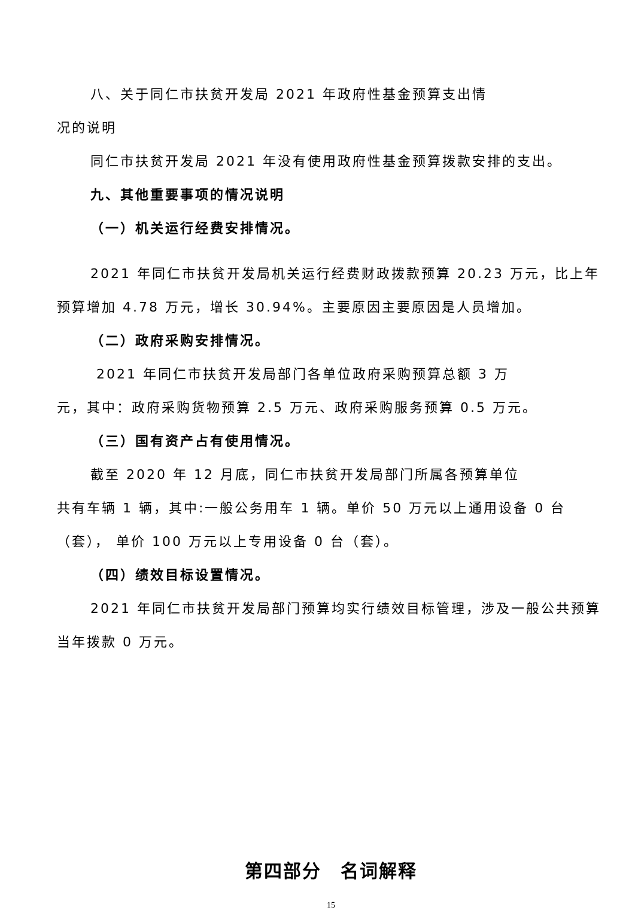八、关于同仁市扶贫开发局 2021 年政府性基金预算支出情
况的说明
同仁市扶贫开发局 2021 年没有使用政府性基金预算拨款安排的支出。
九、其他重要事项的情况说明
（一）机关运行经费安排情况。
2021 年同仁市扶贫开发局机关运行经费财政拨款预算 20.23 万元，比上年预算增加 4.78 万元，增长 30.94%。主要原因主要原因是人员增加。
（二）政府采购安排情况。
2021 年同仁市扶贫开发局部门各单位政府采购预算总额 3 万
元，其中：政府采购货物预算 2.5 万元、政府采购服务预算 0.5 万元。
（三）国有资产占有使用情况。
截至 2020 年 12 月底，同仁市扶贫开发局部门所属各预算单位
共有车辆 1 辆，其中:一般公务用车 1 辆。单价 50 万元以上通用设备 0 台（套）， 单价 100 万元以上专用设备 0 台（套）。
（四）绩效目标设置情况。
2021 年同仁市扶贫开发局部门预算均实行绩效目标管理，涉及一般公共预算当年拨款 0 万元。
第四部分　名词解释
15